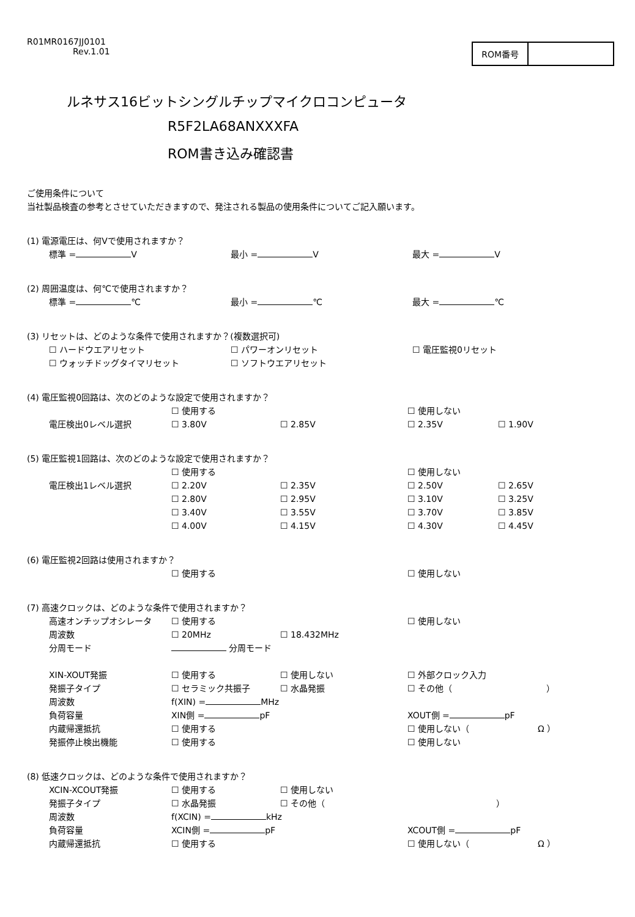R01MR0167JJ0101
Rev.1.01
ROM番号
ルネサス16ビットシングルチップマイクロコンピュータ
R5F2LA68ANXXXFA
ROM書き込み確認書
ご使用条件について
当社製品検査の参考とさせていただきますので、発注される製品の使用条件についてご記入願います。
(1) 電源電圧は、何Vで使用されますか？
標準 = V 最小 = V 最大 = V
(2) 周囲温度は、何℃で使用されますか？
標準 = ℃ 最小 = ℃ 最大 = ℃
(3) リセットは、どのような条件で使用されますか？(複数選択可)
☐ ハードウエアリセット ☐ パワーオンリセット ☐ 電圧監視0リセット
☐ ウォッチドッグタイマリセット ☐ ソフトウエアリセット
(4) 電圧監視0回路は、次のどのような設定で使用されますか？
☐ 使用する ☐ 使用しない
電圧検出0レベル選択 ☐ 3.80V ☐ 2.85V ☐ 2.35V ☐ 1.90V
(5) 電圧監視1回路は、次のどのような設定で使用されますか？
☐ 使用する ☐ 使用しない
電圧検出1レベル選択 ☐ 2.20V ☐ 2.35V ☐ 2.50V ☐ 2.65V
☐ 2.80V ☐ 2.95V ☐ 3.10V ☐ 3.25V
☐ 3.40V ☐ 3.55V ☐ 3.70V ☐ 3.85V
☐ 4.00V ☐ 4.15V ☐ 4.30V ☐ 4.45V
(6) 電圧監視2回路は使用されますか？
☐ 使用する ☐ 使用しない
(7) 高速クロックは、どのような条件で使用されますか？
高速オンチップオシレータ ☐ 使用する ☐ 使用しない
周波数 ☐ 20MHz ☐ 18.432MHz
分周モード 分周モード
XIN-XOUT発振 ☐ 使用する ☐ 使用しない ☐ 外部クロック入力
発振子タイプ ☐ セラミック共振子 ☐ 水晶発振 ☐ その他（           ）
周波数 f(XIN) = MHz
負荷容量 XIN側 = pF XOUT側 = pF
内蔵帰還抵抗 ☐ 使用する ☐ 使用しない（        Ω ）
発振停止検出機能 ☐ 使用する ☐ 使用しない
(8) 低速クロックは、どのような条件で使用されますか？
XCIN-XCOUT発振 ☐ 使用する ☐ 使用しない
発振子タイプ ☐ 水晶発振 ☐ その他（                    ）
周波数 f(XCIN) = kHz
負荷容量 XCIN側 = pF XCOUT側 = pF
内蔵帰還抵抗 ☐ 使用する ☐ 使用しない（        Ω ）